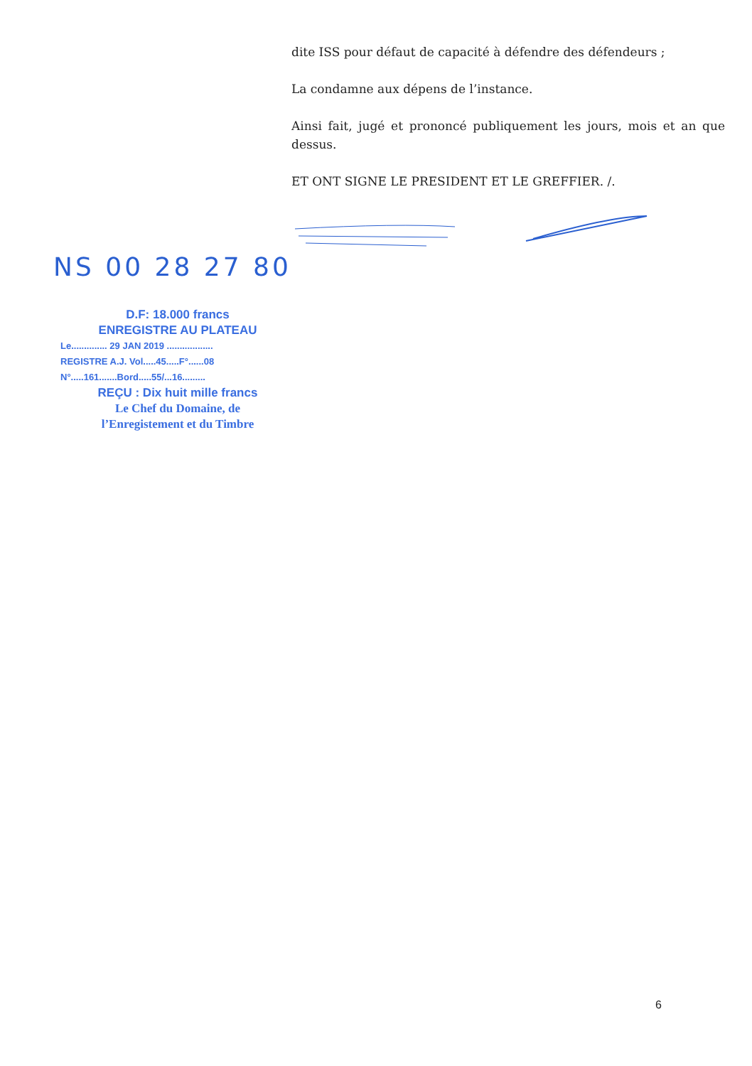dite ISS pour défaut de capacité à défendre des défendeurs ;
La condamne aux dépens de l’instance.
Ainsi fait, jugé et prononcé publiquement les jours, mois et an que dessus.
ET ONT SIGNE LE PRESIDENT ET LE GREFFIER. /.
NS 00 28 27 80
D.F: 18.000 francs
ENREGISTRE AU PLATEAU
Le.............. 29 JAN 2019 ..................
REGISTRE A.J. Vol.....45.....F°......08
N°.....161.......Bord.....55/...16.........
REÇU : Dix huit mille francs
Le Chef du Domaine, de
l’Enregistement et du Timbre
6